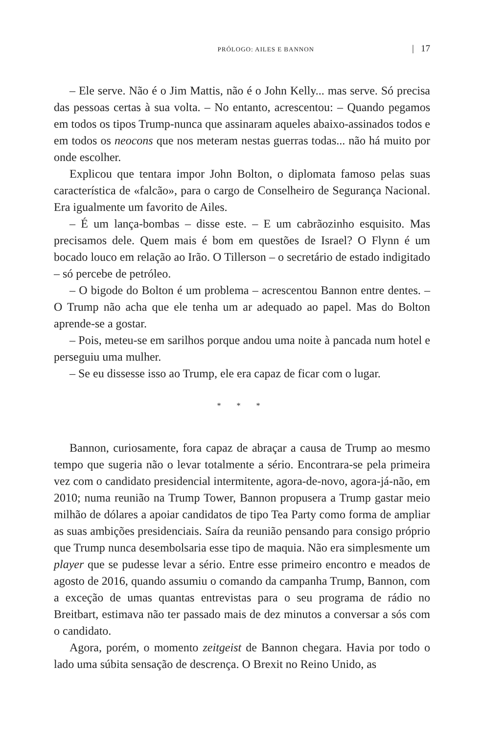PRÓLOGO: AILES E BANNON | 17
– Ele serve. Não é o Jim Mattis, não é o John Kelly... mas serve. Só precisa das pessoas certas à sua volta. – No entanto, acrescentou: – Quando pegamos em todos os tipos Trump-nunca que assinaram aqueles abaixo-assinados todos e em todos os neocons que nos meteram nestas guerras todas... não há muito por onde escolher.
Explicou que tentara impor John Bolton, o diplomata famoso pelas suas característica de «falcão», para o cargo de Conselheiro de Segurança Nacional. Era igualmente um favorito de Ailes.
– É um lança-bombas – disse este. – E um cabrãozinho esquisito. Mas precisamos dele. Quem mais é bom em questões de Israel? O Flynn é um bocado louco em relação ao Irão. O Tillerson – o secretário de estado indigitado – só percebe de petróleo.
– O bigode do Bolton é um problema – acrescentou Bannon entre dentes. – O Trump não acha que ele tenha um ar adequado ao papel. Mas do Bolton aprende-se a gostar.
– Pois, meteu-se em sarilhos porque andou uma noite à pancada num hotel e perseguiu uma mulher.
– Se eu dissesse isso ao Trump, ele era capaz de ficar com o lugar.
* * *
Bannon, curiosamente, fora capaz de abraçar a causa de Trump ao mesmo tempo que sugeria não o levar totalmente a sério. Encontrara-se pela primeira vez com o candidato presidencial intermitente, agora-de-novo, agora-já-não, em 2010; numa reunião na Trump Tower, Bannon propusera a Trump gastar meio milhão de dólares a apoiar candidatos de tipo Tea Party como forma de ampliar as suas ambições presidenciais. Saíra da reunião pensando para consigo próprio que Trump nunca desembolsaria esse tipo de maquia. Não era simplesmente um player que se pudesse levar a sério. Entre esse primeiro encontro e meados de agosto de 2016, quando assumiu o comando da campanha Trump, Bannon, com a exceção de umas quantas entrevistas para o seu programa de rádio no Breitbart, estimava não ter passado mais de dez minutos a conversar a sós com o candidato.
Agora, porém, o momento zeitgeist de Bannon chegara. Havia por todo o lado uma súbita sensação de descrença. O Brexit no Reino Unido, as